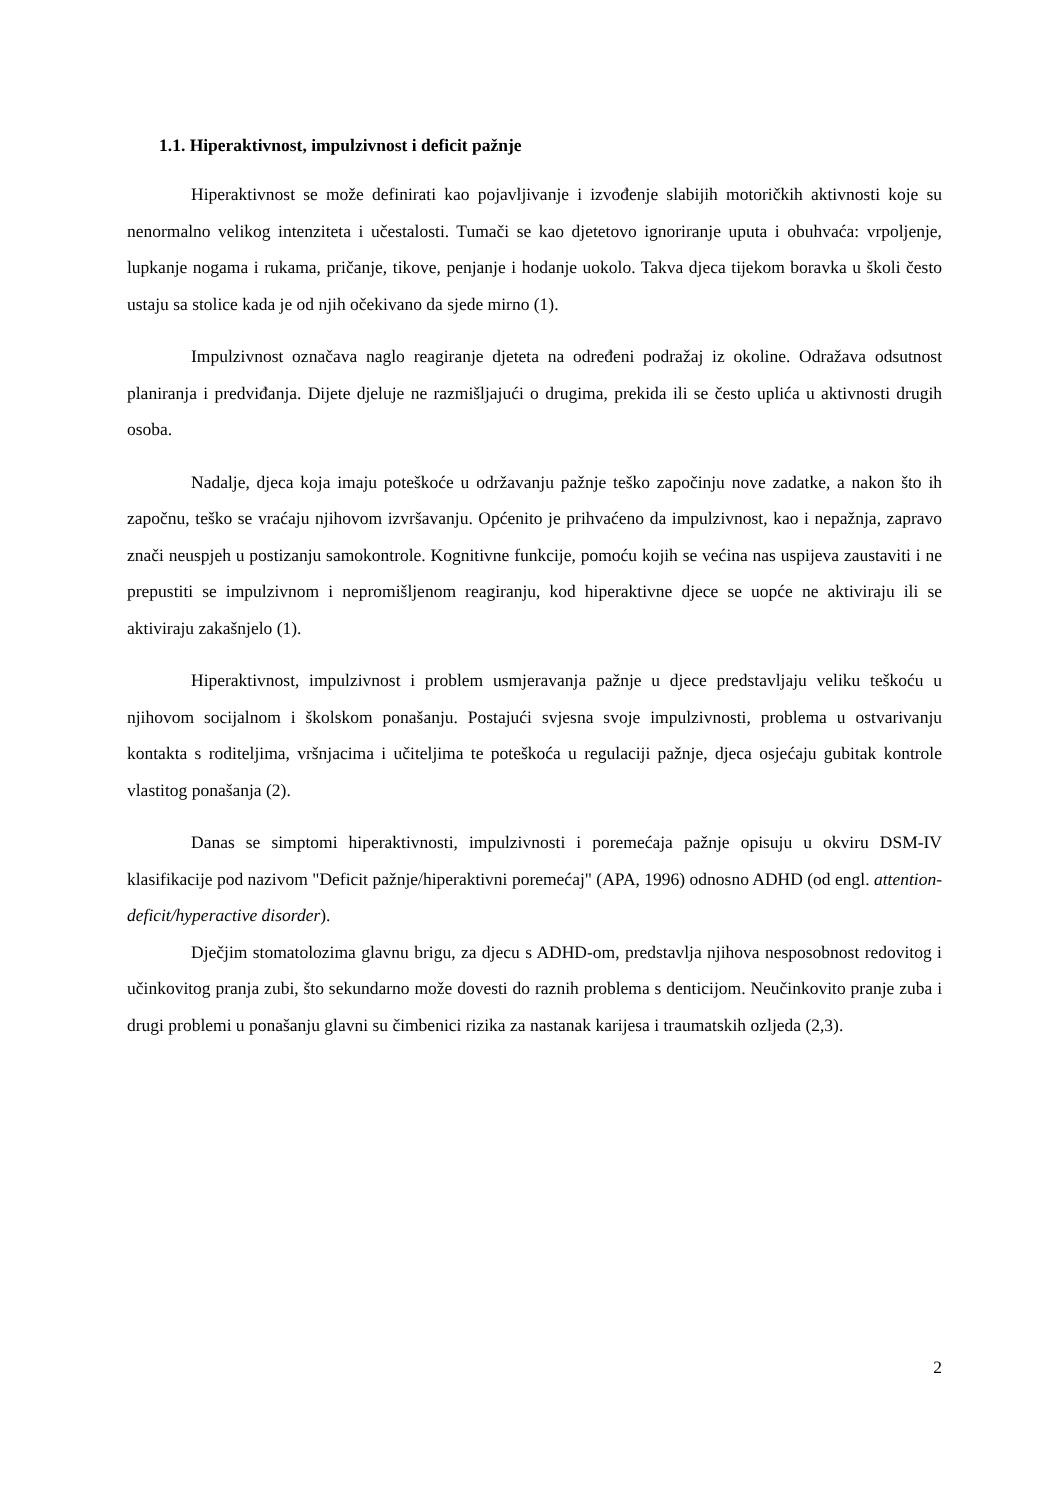1.1. Hiperaktivnost, impulzivnost i deficit pažnje
Hiperaktivnost se može definirati kao pojavljivanje i izvođenje slabijih motoričkih aktivnosti koje su nenormalno velikog intenziteta i učestalosti. Tumači se kao djetetovo ignoriranje uputa i obuhvaća: vrpoljenje, lupkanje nogama i rukama, pričanje, tikove, penjanje i hodanje uokolo. Takva djeca tijekom boravka u školi često ustaju sa stolice kada je od njih očekivano da sjede mirno (1).
Impulzivnost označava naglo reagiranje djeteta na određeni podražaj iz okoline. Odražava odsutnost planiranja i predviđanja. Dijete djeluje ne razmišljajući o drugima, prekida ili se često uplića u aktivnosti drugih osoba.
Nadalje, djeca koja imaju poteškoće u održavanju pažnje teško započinju nove zadatke, a nakon što ih započnu, teško se vraćaju njihovom izvršavanju. Općenito je prihvaćeno da impulzivnost, kao i nepažnja, zapravo znači neuspjeh u postizanju samokontrole. Kognitivne funkcije, pomoću kojih se većina nas uspijeva zaustaviti i ne prepustiti se impulzivnom i nepromišljenom reagiranju, kod hiperaktivne djece se uopće ne aktiviraju ili se aktiviraju zakašnjelo (1).
Hiperaktivnost, impulzivnost i problem usmjeravanja pažnje u djece predstavljaju veliku teškoću u njihovom socijalnom i školskom ponašanju. Postajući svjesna svoje impulzivnosti, problema u ostvarivanju kontakta s roditeljima, vršnjacima i učiteljima te poteškoća u regulaciji pažnje, djeca osjećaju gubitak kontrole vlastitog ponašanja (2).
Danas se simptomi hiperaktivnosti, impulzivnosti i poremećaja pažnje opisuju u okviru DSM-IV klasifikacije pod nazivom "Deficit pažnje/hiperaktivni poremećaj" (APA, 1996) odnosno ADHD (od engl. attention-deficit/hyperactive disorder).
Dječjim stomatolozima glavnu brigu, za djecu s ADHD-om, predstavlja njihova nesposobnost redovitog i učinkovitog pranja zubi, što sekundarno može dovesti do raznih problema s denticijom. Neučinkovito pranje zuba i drugi problemi u ponašanju glavni su čimbenici rizika za nastanak karijesa i traumatskih ozljeda (2,3).
2